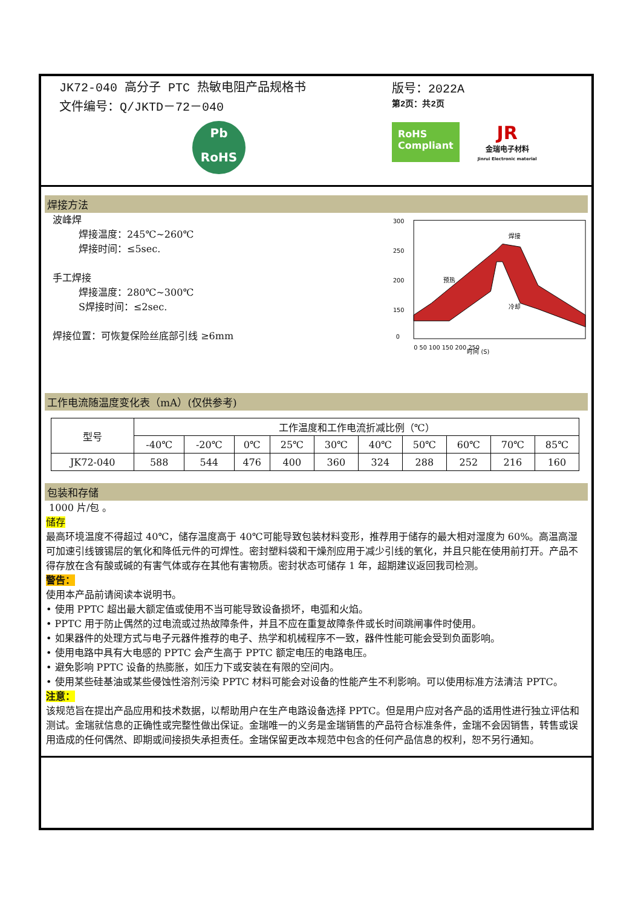JK72-040 高分子 PTC 热敏电阻产品规格书
文件编号：Q/JKTD－72－040
Pb
RoHS
版号：2022A
第2页：共2页
RoHS
Compliant
JR
金瑞电子材料
Jinrui Electronic material
焊接方法
波峰焊
焊接温度：245℃~260℃
焊接时间：≤5sec.
手工焊接
焊接温度：280℃~300℃
S焊接时间：≤2sec.
焊接位置：可恢复保险丝底部引线 ≥6mm
300
250
200
150
0
时间 (S)
预热
焊接
冷却
0 50 100 150 200 250
工作电流随温度变化表（mA）(仅供参考)
| 型号 | 工作温度和工作电流折减比例（℃） | | | | | | | | | |
| --- | --- | --- | --- | --- | --- | --- | --- | --- | --- | --- |
| | -40℃ | -20℃ | 0℃ | 25℃ | 30℃ | 40℃ | 50℃ | 60℃ | 70℃ | 85℃ |
| JK72-040 | 588 | 544 | 476 | 400 | 360 | 324 | 288 | 252 | 216 | 160 |
包装和存储
1000 片/包 。
储存
最高环境温度不得超过 40℃，储存温度高于 40℃可能导致包装材料变形，推荐用于储存的最大相对湿度为 60%。高温高湿可加速引线镀锡层的氧化和降低元件的可焊性。密封塑料袋和干燥剂应用于减少引线的氧化，并且只能在使用前打开。产品不得存放在含有酸或碱的有害气体或存在其他有害物质。密封状态可储存 1 年，超期建议返回我司检测。
警告：
使用本产品前请阅读本说明书。
• 使用 PPTC 超出最大额定值或使用不当可能导致设备损坏，电弧和火焰。
• PPTC 用于防止偶然的过电流或过热故障条件，并且不应在重复故障条件或长时间跳闸事件时使用。
• 如果器件的处理方式与电子元器件推荐的电子、热学和机械程序不一致，器件性能可能会受到负面影响。
• 使用电路中具有大电感的 PPTC 会产生高于 PPTC 额定电压的电路电压。
• 避免影响 PPTC 设备的热膨胀，如压力下或安装在有限的空间内。
• 使用某些硅基油或某些侵蚀性溶剂污染 PPTC 材料可能会对设备的性能产生不利影响。可以使用标准方法清洁 PPTC。
注意：
该规范旨在提出产品应用和技术数据，以帮助用户在生产电路设备选择 PPTC。但是用户应对各产品的适用性进行独立评估和测试。金瑞就信息的正确性或完整性做出保证。金瑞唯一的义务是金瑞销售的产品符合标准条件，金瑞不会因销售，转售或误用造成的任何偶然、即期或间接损失承担责任。金瑞保留更改本规范中包含的任何产品信息的权利，恕不另行通知。